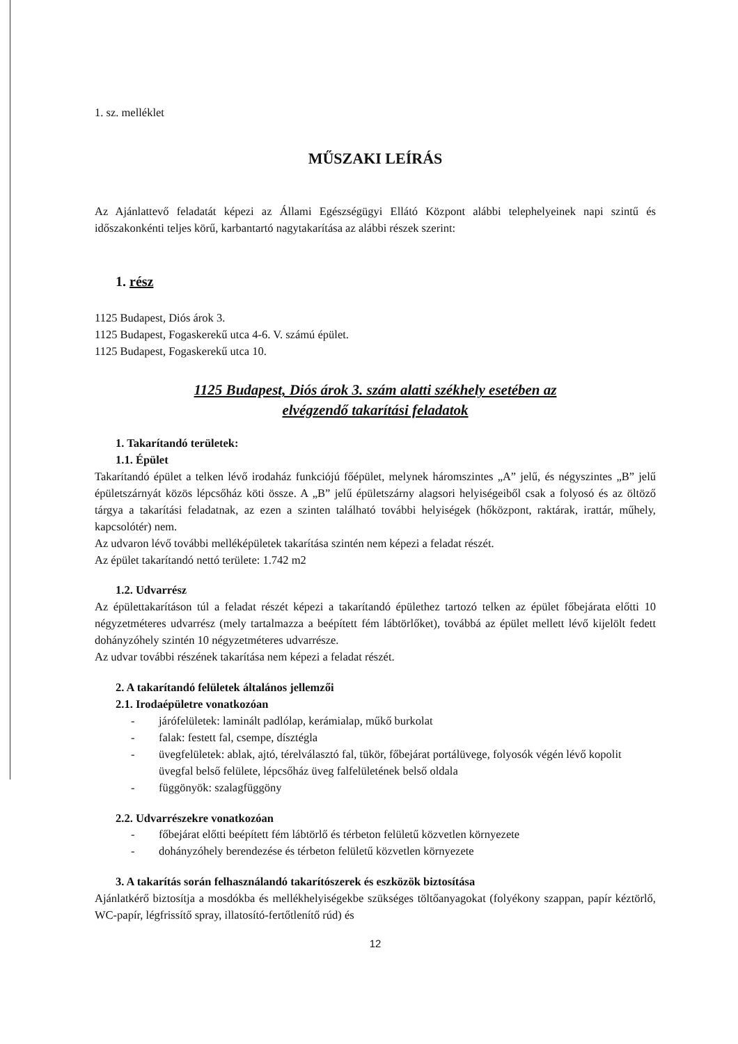1. sz. melléklet
MŰSZAKI LEÍRÁS
Az Ajánlattevő feladatát képezi az Állami Egészségügyi Ellátó Központ alábbi telephelyeinek napi szintű és időszakonkénti teljes körű, karbantartó nagytakarítása az alábbi részek szerint:
1. rész
1125 Budapest, Diós árok 3.
1125 Budapest, Fogaskerekű utca 4-6. V. számú épület.
1125 Budapest, Fogaskerekű utca 10.
1125 Budapest, Diós árok 3. szám alatti székhely esetében az
elvégzendő takarítási feladatok
1. Takarítandó területek:
1.1. Épület
Takarítandó épület a telken lévő irodaház funkciójú főépület, melynek háromszintes „A” jelű, és négyszintes „B” jelű épületszárnyát közös lépcsőház köti össze. A „B” jelű épületszárny alagsori helyiségeiből csak a folyosó és az öltöző tárgya a takarítási feladatnak, az ezen a szinten található további helyiségek (hőközpont, raktárak, irattár, műhely, kapcsolótér) nem.
Az udvaron lévő további melléképületek takarítása szintén nem képezi a feladat részét.
Az épület takarítandó nettó területe: 1.742 m2
1.2. Udvarrész
Az épülettakarításon túl a feladat részét képezi a takarítandó épülethez tartozó telken az épület főbejárata előtti 10 négyzetméteres udvarrész (mely tartalmazza a beépített fém lábtörlőket), továbbá az épület mellett lévő kijelölt fedett dohányzóhely szintén 10 négyzetméteres udvarrésze.
Az udvar további részének takarítása nem képezi a feladat részét.
2. A takarítandó felületek általános jellemzői
2.1. Irodaépületre vonatkozóan
- járófelületek: laminált padlólap, kerámialap, műkő burkolat
- falak: festett fal, csempe, dísztégla
- üvegfelületek: ablak, ajtó, térelválasztó fal, tükör, főbejárat portálüvege, folyosók végén lévő kopolit üvegfal belső felülete, lépcsőház üveg falfelületének belső oldala
- függönyök: szalagfüggöny
2.2. Udvarrészekre vonatkozóan
- főbejárat előtti beépített fém lábtörlő és térbeton felületű közvetlen környezete
- dohányzóhely berendezése és térbeton felületű közvetlen környezete
3. A takarítás során felhasználandó takarítószerek és eszközök biztosítása
Ajánlatkérő biztosítja a mosdókba és mellékhelyiségekbe szükséges töltőanyagokat (folyékony szappan, papír kéztörlő, WC-papír, légfrissítő spray, illatosító-fertőtlenítő rúd) és
12